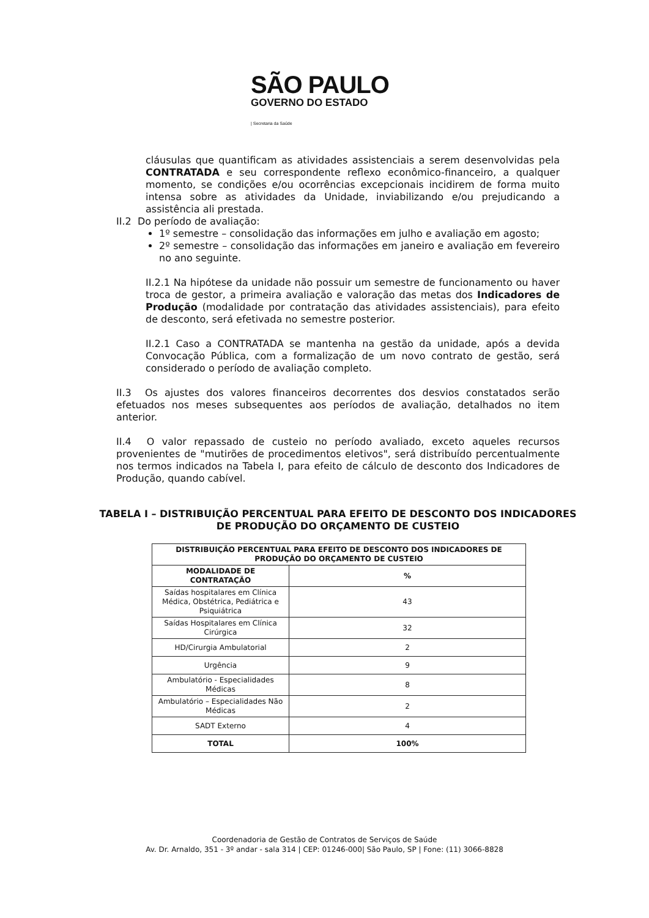SÃO PAULO
GOVERNO DO ESTADO
| Secretaria da Saúde
cláusulas que quantificam as atividades assistenciais a serem desenvolvidas pela CONTRATADA e seu correspondente reflexo econômico-financeiro, a qualquer momento, se condições e/ou ocorrências excepcionais incidirem de forma muito intensa sobre as atividades da Unidade, inviabilizando e/ou prejudicando a assistência ali prestada.
II.2 Do período de avaliação:
1º semestre – consolidação das informações em julho e avaliação em agosto;
2º semestre – consolidação das informações em janeiro e avaliação em fevereiro no ano seguinte.
II.2.1 Na hipótese da unidade não possuir um semestre de funcionamento ou haver troca de gestor, a primeira avaliação e valoração das metas dos Indicadores de Produção (modalidade por contratação das atividades assistenciais), para efeito de desconto, será efetivada no semestre posterior.
II.2.1 Caso a CONTRATADA se mantenha na gestão da unidade, após a devida Convocação Pública, com a formalização de um novo contrato de gestão, será considerado o período de avaliação completo.
II.3 Os ajustes dos valores financeiros decorrentes dos desvios constatados serão efetuados nos meses subsequentes aos períodos de avaliação, detalhados no item anterior.
II.4 O valor repassado de custeio no período avaliado, exceto aqueles recursos provenientes de "mutirões de procedimentos eletivos", será distribuído percentualmente nos termos indicados na Tabela I, para efeito de cálculo de desconto dos Indicadores de Produção, quando cabível.
TABELA I – DISTRIBUIÇÃO PERCENTUAL PARA EFEITO DE DESCONTO DOS INDICADORES DE PRODUÇÃO DO ORÇAMENTO DE CUSTEIO
| DISTRIBUIÇÃO PERCENTUAL PARA EFEITO DE DESCONTO DOS INDICADORES DE PRODUÇÃO DO ORÇAMENTO DE CUSTEIO | |
| --- | --- |
| MODALIDADE DE CONTRATAÇÃO | % |
| Saídas hospitalares em Clínica Médica, Obstétrica, Pediátrica e Psiquiátrica | 43 |
| Saídas Hospitalares em Clínica Cirúrgica | 32 |
| HD/Cirurgia Ambulatorial | 2 |
| Urgência | 9 |
| Ambulatório - Especialidades Médicas | 8 |
| Ambulatório – Especialidades Não Médicas | 2 |
| SADT Externo | 4 |
| TOTAL | 100% |
Coordenadoria de Gestão de Contratos de Serviços de Saúde
Av. Dr. Arnaldo, 351 - 3º andar - sala 314 | CEP: 01246-000| São Paulo, SP | Fone: (11) 3066-8828